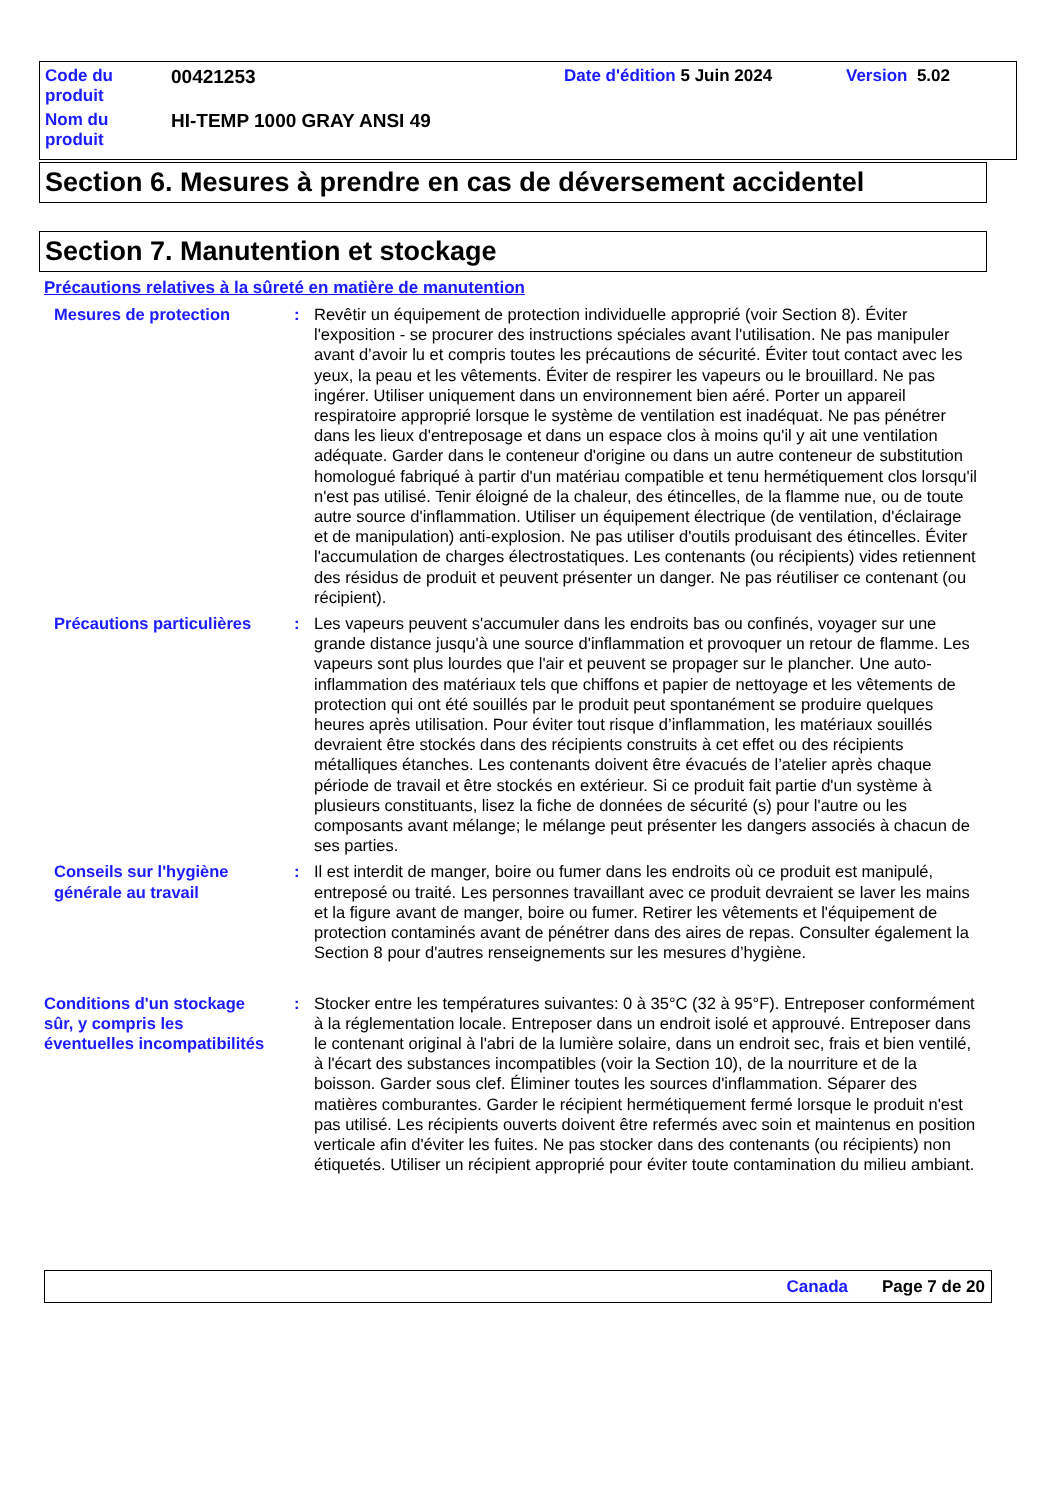Code du
produit
00421253 Date d'édition 5 Juin 2024 Version 5.02
Nom du
produit
HI-TEMP 1000 GRAY ANSI 49
Section 6. Mesures à prendre en cas de déversement accidentel
Section 7. Manutention et stockage
Précautions relatives à la sûreté en matière de manutention
Mesures de protection : Revêtir un équipement de protection individuelle approprié (voir Section 8). Éviter l'exposition - se procurer des instructions spéciales avant l'utilisation. Ne pas manipuler avant d’avoir lu et compris toutes les précautions de sécurité. Éviter tout contact avec les yeux, la peau et les vêtements. Éviter de respirer les vapeurs ou le brouillard. Ne pas ingérer. Utiliser uniquement dans un environnement bien aéré. Porter un appareil respiratoire approprié lorsque le système de ventilation est inadéquat. Ne pas pénétrer dans les lieux d'entreposage et dans un espace clos à moins qu'il y ait une ventilation adéquate. Garder dans le conteneur d'origine ou dans un autre conteneur de substitution homologué fabriqué à partir d'un matériau compatible et tenu hermétiquement clos lorsqu'il n'est pas utilisé. Tenir éloigné de la chaleur, des étincelles, de la flamme nue, ou de toute autre source d'inflammation. Utiliser un équipement électrique (de ventilation, d'éclairage et de manipulation) anti-explosion. Ne pas utiliser d'outils produisant des étincelles. Éviter l'accumulation de charges électrostatiques. Les contenants (ou récipients) vides retiennent des résidus de produit et peuvent présenter un danger. Ne pas réutiliser ce contenant (ou récipient).
Précautions particulières
: Les vapeurs peuvent s'accumuler dans les endroits bas ou confinés, voyager sur une grande distance jusqu'à une source d'inflammation et provoquer un retour de flamme. Les vapeurs sont plus lourdes que l'air et peuvent se propager sur le plancher. Une auto-inflammation des matériaux tels que chiffons et papier de nettoyage et les vêtements de protection qui ont été souillés par le produit peut spontanément se produire quelques heures après utilisation. Pour éviter tout risque d’inflammation, les matériaux souillés devraient être stockés dans des récipients construits à cet effet ou des récipients métalliques étanches. Les contenants doivent être évacués de l’atelier après chaque période de travail et être stockés en extérieur. Si ce produit fait partie d'un système à plusieurs constituants, lisez la fiche de données de sécurité (s) pour l'autre ou les composants avant mélange; le mélange peut présenter les dangers associés à chacun de ses parties.
Conseils sur l'hygiène
générale au travail
: Il est interdit de manger, boire ou fumer dans les endroits où ce produit est manipulé, entreposé ou traité. Les personnes travaillant avec ce produit devraient se laver les mains et la figure avant de manger, boire ou fumer. Retirer les vêtements et l'équipement de protection contaminés avant de pénétrer dans des aires de repas. Consulter également la Section 8 pour d'autres renseignements sur les mesures d’hygiène.
Conditions d'un stockage
sûr, y compris les
éventuelles incompatibilités
: Stocker entre les températures suivantes: 0 à 35°C (32 à 95°F). Entreposer conformément à la réglementation locale. Entreposer dans un endroit isolé et approuvé. Entreposer dans le contenant original à l'abri de la lumière solaire, dans un endroit sec, frais et bien ventilé, à l'écart des substances incompatibles (voir la Section 10), de la nourriture et de la boisson. Garder sous clef. Éliminer toutes les sources d'inflammation. Séparer des matières comburantes. Garder le récipient hermétiquement fermé lorsque le produit n'est pas utilisé. Les récipients ouverts doivent être refermés avec soin et maintenus en position verticale afin d'éviter les fuites. Ne pas stocker dans des contenants (ou récipients) non étiquetés. Utiliser un récipient approprié pour éviter toute contamination du milieu ambiant.
Canada Page 7 de 20